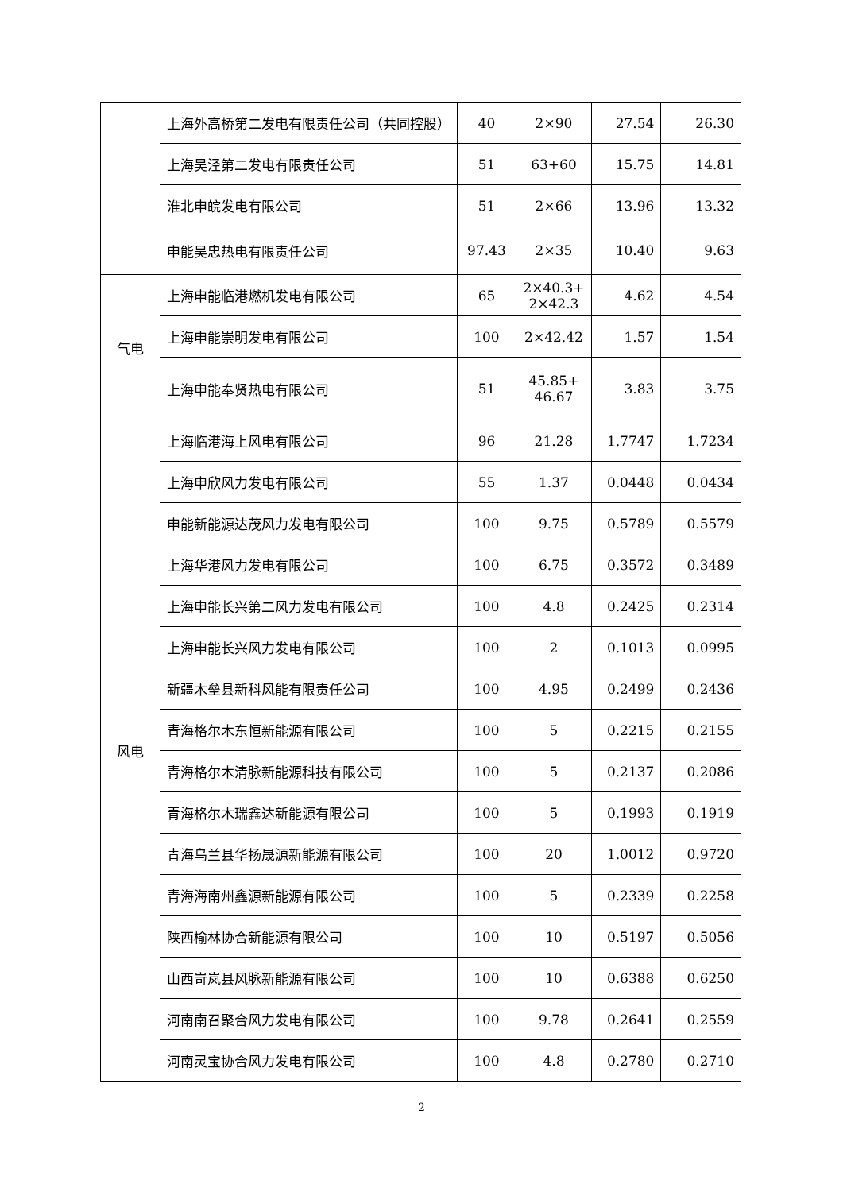| | 上海外高桥第二发电有限责任公司（共同控股） | 40 | 2×90 | 27.54 | 26.30 |
| | 上海吴泾第二发电有限责任公司 | 51 | 63+60 | 15.75 | 14.81 |
| | 淮北申皖发电有限公司 | 51 | 2×66 | 13.96 | 13.32 |
| | 申能吴忠热电有限责任公司 | 97.43 | 2×35 | 10.40 | 9.63 |
| 气电 | 上海申能临港燃机发电有限公司 | 65 | 2×40.3+ 2×42.3 | 4.62 | 4.54 |
| | 上海申能崇明发电有限公司 | 100 | 2×42.42 | 1.57 | 1.54 |
| | 上海申能奉贤热电有限公司 | 51 | 45.85+ 46.67 | 3.83 | 3.75 |
| 风电 | 上海临港海上风电有限公司 | 96 | 21.28 | 1.7747 | 1.7234 |
| | 上海申欣风力发电有限公司 | 55 | 1.37 | 0.0448 | 0.0434 |
| | 申能新能源达茂风力发电有限公司 | 100 | 9.75 | 0.5789 | 0.5579 |
| | 上海华港风力发电有限公司 | 100 | 6.75 | 0.3572 | 0.3489 |
| | 上海申能长兴第二风力发电有限公司 | 100 | 4.8 | 0.2425 | 0.2314 |
| | 上海申能长兴风力发电有限公司 | 100 | 2 | 0.1013 | 0.0995 |
| | 新疆木垒县新科风能有限责任公司 | 100 | 4.95 | 0.2499 | 0.2436 |
| | 青海格尔木东恒新能源有限公司 | 100 | 5 | 0.2215 | 0.2155 |
| | 青海格尔木清脉新能源科技有限公司 | 100 | 5 | 0.2137 | 0.2086 |
| | 青海格尔木瑞鑫达新能源有限公司 | 100 | 5 | 0.1993 | 0.1919 |
| | 青海乌兰县华扬晟源新能源有限公司 | 100 | 20 | 1.0012 | 0.9720 |
| | 青海海南州鑫源新能源有限公司 | 100 | 5 | 0.2339 | 0.2258 |
| | 陕西榆林协合新能源有限公司 | 100 | 10 | 0.5197 | 0.5056 |
| | 山西岢岚县风脉新能源有限公司 | 100 | 10 | 0.6388 | 0.6250 |
| | 河南南召聚合风力发电有限公司 | 100 | 9.78 | 0.2641 | 0.2559 |
| | 河南灵宝协合风力发电有限公司 | 100 | 4.8 | 0.2780 | 0.2710 |
2